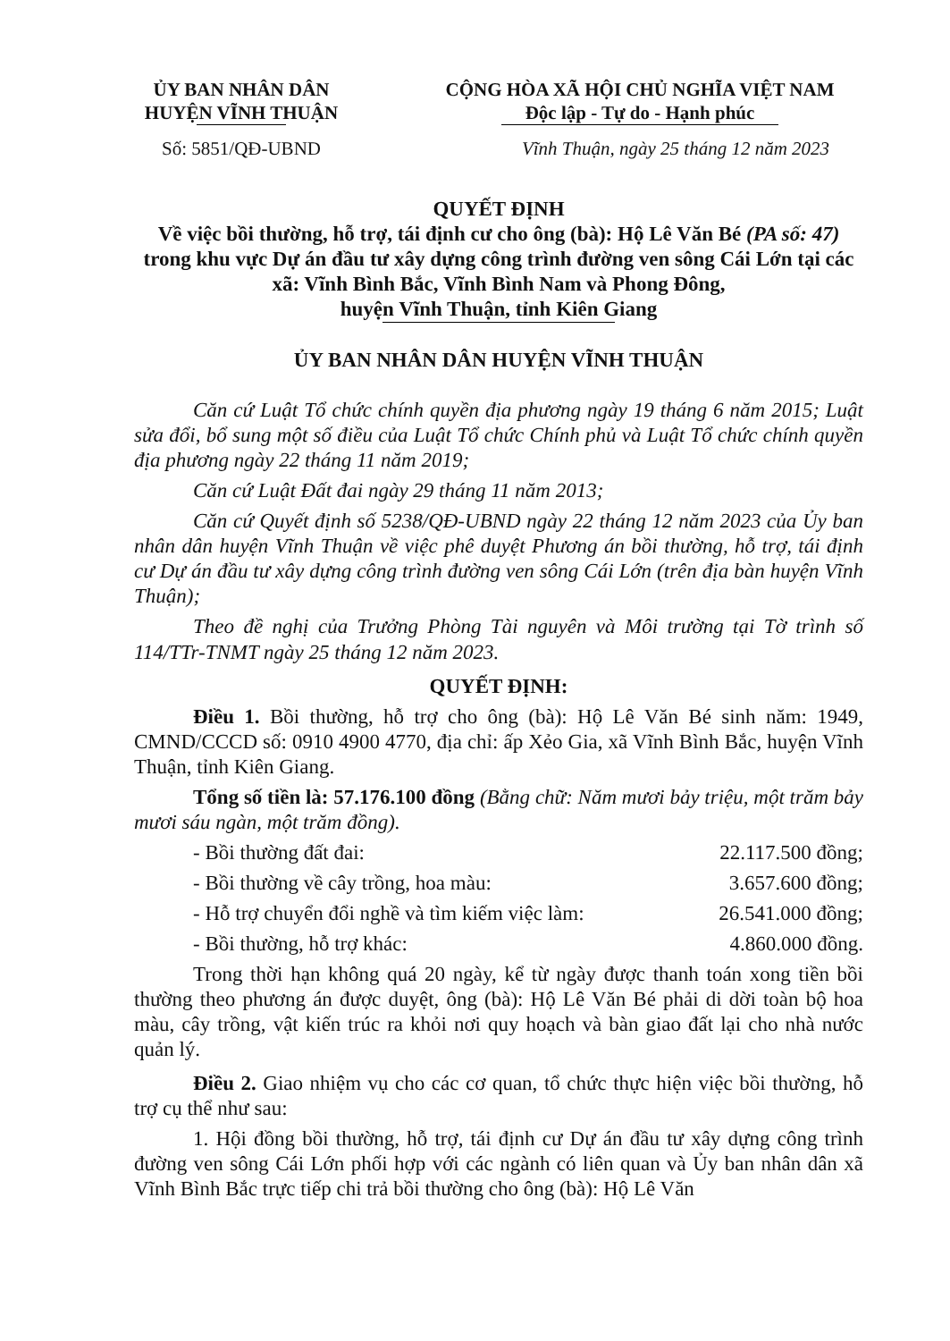ỦY BAN NHÂN DÂN
HUYỆN VĨNH THUẬN
CỘNG HÒA XÃ HỘI CHỦ NGHĨA VIỆT NAM
Độc lập - Tự do - Hạnh phúc
Số: 5851/QĐ-UBND Vĩnh Thuận, ngày 25 tháng 12 năm 2023
QUYẾT ĐỊNH
Về việc bồi thường, hỗ trợ, tái định cư cho ông (bà): Hộ Lê Văn Bé (PA số: 47) trong khu vực Dự án đầu tư xây dựng công trình đường ven sông Cái Lớn tại các xã: Vĩnh Bình Bắc, Vĩnh Bình Nam và Phong Đông,
huyện Vĩnh Thuận, tỉnh Kiên Giang
ỦY BAN NHÂN DÂN HUYỆN VĨNH THUẬN
Căn cứ Luật Tổ chức chính quyền địa phương ngày 19 tháng 6 năm 2015; Luật sửa đổi, bổ sung một số điều của Luật Tổ chức Chính phủ và Luật Tổ chức chính quyền địa phương ngày 22 tháng 11 năm 2019;
Căn cứ Luật Đất đai ngày 29 tháng 11 năm 2013;
Căn cứ Quyết định số 5238/QĐ-UBND ngày 22 tháng 12 năm 2023 của Ủy ban nhân dân huyện Vĩnh Thuận về việc phê duyệt Phương án bồi thường, hỗ trợ, tái định cư Dự án đầu tư xây dựng công trình đường ven sông Cái Lớn (trên địa bàn huyện Vĩnh Thuận);
Theo đề nghị của Trưởng Phòng Tài nguyên và Môi trường tại Tờ trình số 114/TTr-TNMT ngày 25 tháng 12 năm 2023.
QUYẾT ĐỊNH:
Điều 1. Bồi thường, hỗ trợ cho ông (bà): Hộ Lê Văn Bé sinh năm: 1949, CMND/CCCD số: 0910 4900 4770, địa chỉ: ấp Xẻo Gia, xã Vĩnh Bình Bắc, huyện Vĩnh Thuận, tỉnh Kiên Giang.
Tổng số tiền là: 57.176.100 đồng (Bằng chữ: Năm mươi bảy triệu, một trăm bảy mươi sáu ngàn, một trăm đồng).
- Bồi thường đất đai: 22.117.500 đồng;
- Bồi thường về cây trồng, hoa màu: 3.657.600 đồng;
- Hỗ trợ chuyển đổi nghề và tìm kiếm việc làm: 26.541.000 đồng;
- Bồi thường, hỗ trợ khác: 4.860.000 đồng.
Trong thời hạn không quá 20 ngày, kể từ ngày được thanh toán xong tiền bồi thường theo phương án được duyệt, ông (bà): Hộ Lê Văn Bé phải di dời toàn bộ hoa màu, cây trồng, vật kiến trúc ra khỏi nơi quy hoạch và bàn giao đất lại cho nhà nước quản lý.
Điều 2. Giao nhiệm vụ cho các cơ quan, tổ chức thực hiện việc bồi thường, hỗ trợ cụ thể như sau:
1. Hội đồng bồi thường, hỗ trợ, tái định cư Dự án đầu tư xây dựng công trình đường ven sông Cái Lớn phối hợp với các ngành có liên quan và Ủy ban nhân dân xã Vĩnh Bình Bắc trực tiếp chi trả bồi thường cho ông (bà): Hộ Lê Văn